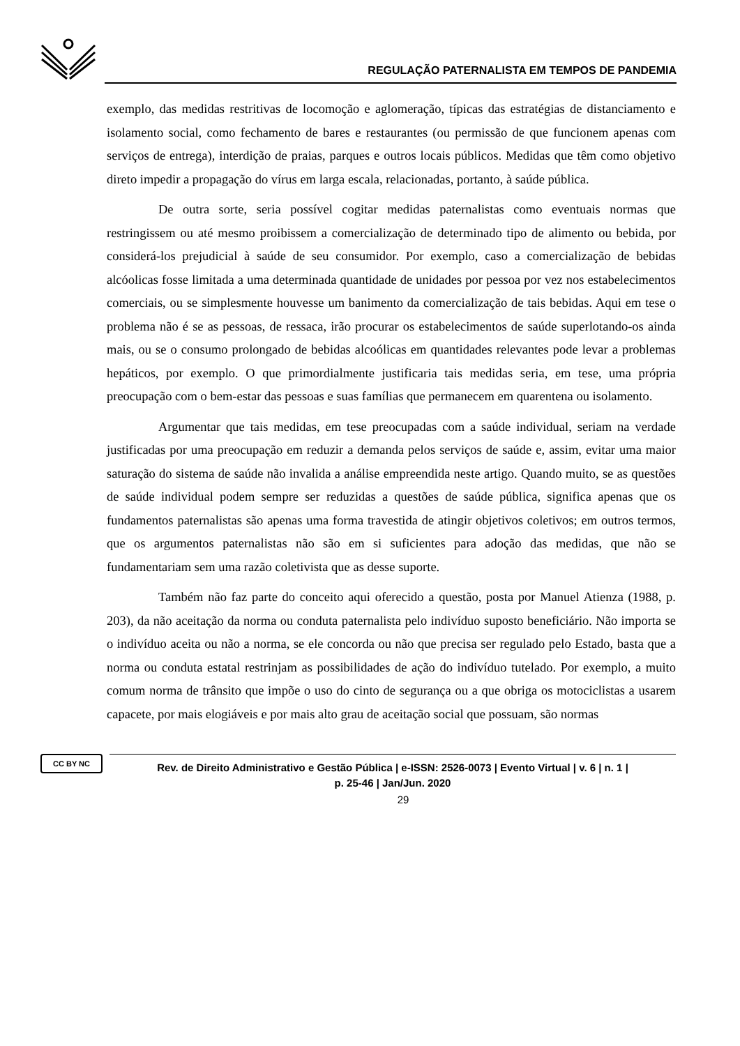REGULAÇÃO PATERNALISTA EM TEMPOS DE PANDEMIA
exemplo, das medidas restritivas de locomoção e aglomeração, típicas das estratégias de distanciamento e isolamento social, como fechamento de bares e restaurantes (ou permissão de que funcionem apenas com serviços de entrega), interdição de praias, parques e outros locais públicos. Medidas que têm como objetivo direto impedir a propagação do vírus em larga escala, relacionadas, portanto, à saúde pública.
De outra sorte, seria possível cogitar medidas paternalistas como eventuais normas que restringissem ou até mesmo proibissem a comercialização de determinado tipo de alimento ou bebida, por considerá-los prejudicial à saúde de seu consumidor. Por exemplo, caso a comercialização de bebidas alcóolicas fosse limitada a uma determinada quantidade de unidades por pessoa por vez nos estabelecimentos comerciais, ou se simplesmente houvesse um banimento da comercialização de tais bebidas. Aqui em tese o problema não é se as pessoas, de ressaca, irão procurar os estabelecimentos de saúde superlotando-os ainda mais, ou se o consumo prolongado de bebidas alcoólicas em quantidades relevantes pode levar a problemas hepáticos, por exemplo. O que primordialmente justificaria tais medidas seria, em tese, uma própria preocupação com o bem-estar das pessoas e suas famílias que permanecem em quarentena ou isolamento.
Argumentar que tais medidas, em tese preocupadas com a saúde individual, seriam na verdade justificadas por uma preocupação em reduzir a demanda pelos serviços de saúde e, assim, evitar uma maior saturação do sistema de saúde não invalida a análise empreendida neste artigo. Quando muito, se as questões de saúde individual podem sempre ser reduzidas a questões de saúde pública, significa apenas que os fundamentos paternalistas são apenas uma forma travestida de atingir objetivos coletivos; em outros termos, que os argumentos paternalistas não são em si suficientes para adoção das medidas, que não se fundamentariam sem uma razão coletivista que as desse suporte.
Também não faz parte do conceito aqui oferecido a questão, posta por Manuel Atienza (1988, p. 203), da não aceitação da norma ou conduta paternalista pelo indivíduo suposto beneficiário. Não importa se o indivíduo aceita ou não a norma, se ele concorda ou não que precisa ser regulado pelo Estado, basta que a norma ou conduta estatal restrinjam as possibilidades de ação do indivíduo tutelado. Por exemplo, a muito comum norma de trânsito que impõe o uso do cinto de segurança ou a que obriga os motociclistas a usarem capacete, por mais elogiáveis e por mais alto grau de aceitação social que possuam, são normas
CC BY NC
Rev. de Direito Administrativo e Gestão Pública | e-ISSN: 2526-0073 | Evento Virtual | v. 6 | n. 1 |
p. 25-46 | Jan/Jun. 2020
29